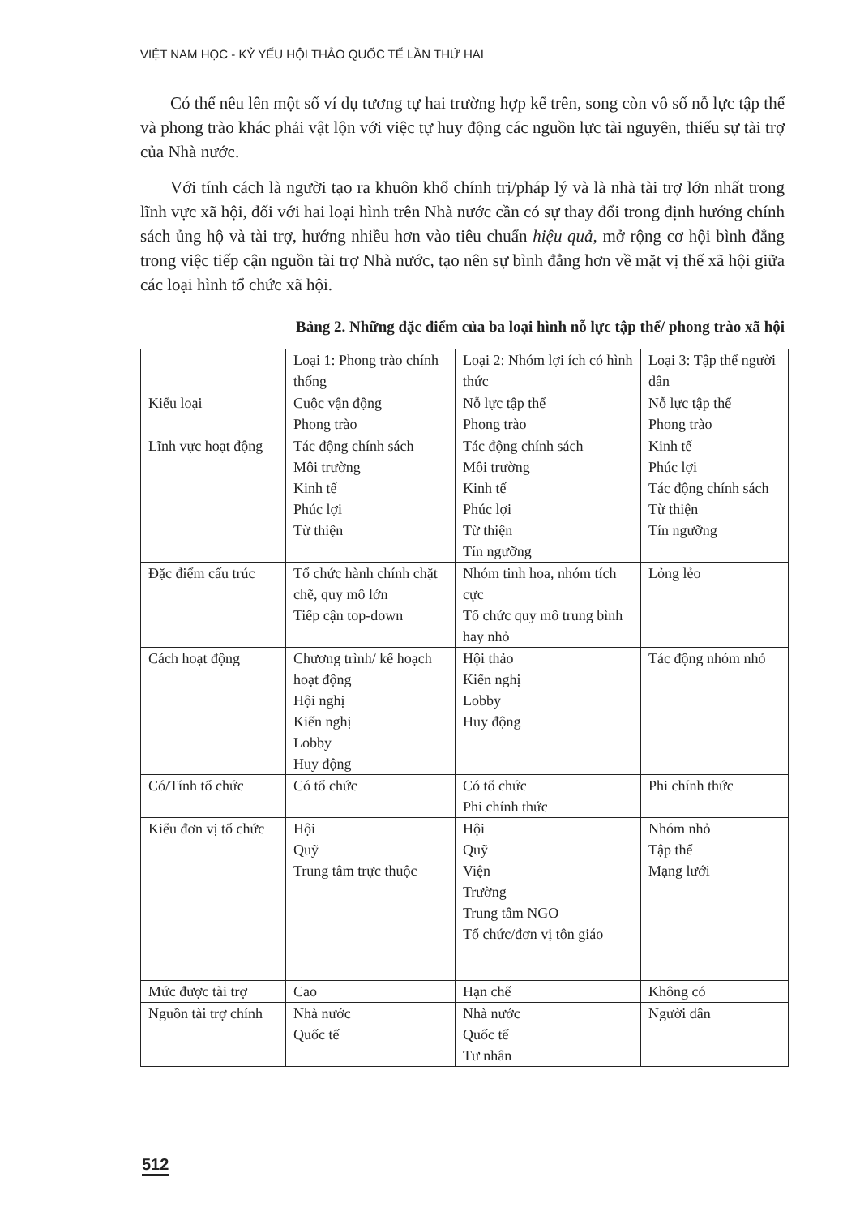VIỆT NAM HỌC - KỶ YẾU HỘI THẢO QUỐC TẾ LẦN THỨ HAI
Có thể nêu lên một số ví dụ tương tự hai trường hợp kể trên, song còn vô số nỗ lực tập thể và phong trào khác phải vật lộn với việc tự huy động các nguồn lực tài nguyên, thiếu sự tài trợ của Nhà nước.
Với tính cách là người tạo ra khuôn khổ chính trị/pháp lý và là nhà tài trợ lớn nhất trong lĩnh vực xã hội, đối với hai loại hình trên Nhà nước cần có sự thay đổi trong định hướng chính sách ủng hộ và tài trợ, hướng nhiều hơn vào tiêu chuẩn hiệu quả, mở rộng cơ hội bình đẳng trong việc tiếp cận nguồn tài trợ Nhà nước, tạo nên sự bình đẳng hơn về mặt vị thế xã hội giữa các loại hình tổ chức xã hội.
Bảng 2. Những đặc điểm của ba loại hình nỗ lực tập thể/ phong trào xã hội
| | Loại 1: Phong trào chính thống | Loại 2: Nhóm lợi ích có hình thức | Loại 3: Tập thể người dân |
| Kiểu loại | Cuộc vận động Phong trào | Nỗ lực tập thể Phong trào | Nỗ lực tập thể Phong trào |
| Lĩnh vực hoạt động | Tác động chính sách Môi trường Kinh tế Phúc lợi Từ thiện | Tác động chính sách Môi trường Kinh tế Phúc lợi Từ thiện Tín ngưỡng | Kinh tế Phúc lợi Tác động chính sách Từ thiện Tín ngưỡng |
| Đặc điểm cấu trúc | Tổ chức hành chính chặt chẽ, quy mô lớn Tiếp cận top-down | Nhóm tinh hoa, nhóm tích cực Tổ chức quy mô trung bình hay nhỏ | Lỏng lẻo |
| Cách hoạt động | Chương trình/ kế hoạch hoạt động Hội nghị Kiến nghị Lobby Huy động | Hội thảo Kiến nghị Lobby Huy động | Tác động nhóm nhỏ |
| Có/Tính tổ chức | Có tổ chức | Có tổ chức Phi chính thức | Phi chính thức |
| Kiểu đơn vị tổ chức | Hội Quỹ Trung tâm trực thuộc | Hội Quỹ Viện Trường Trung tâm NGO Tổ chức/đơn vị tôn giáo | Nhóm nhỏ Tập thể Mạng lưới |
| Mức được tài trợ | Cao | Hạn chế | Không có |
| Nguồn tài trợ chính | Nhà nước Quốc tế | Nhà nước Quốc tế Tư nhân | Người dân |
512